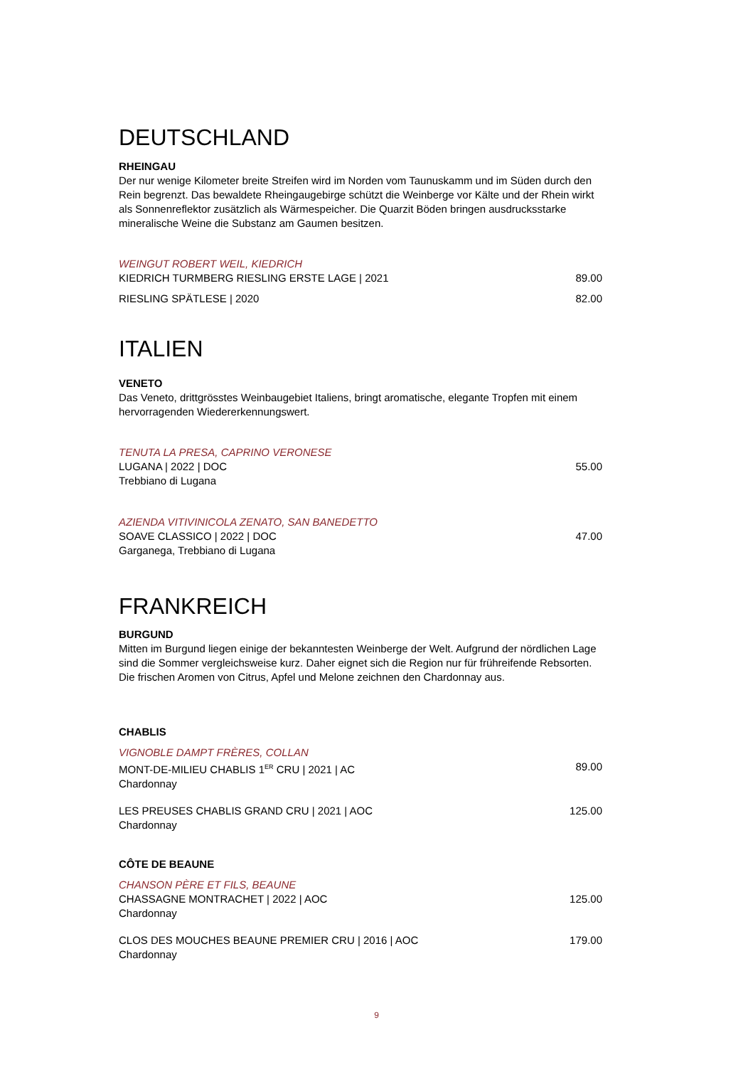DEUTSCHLAND
RHEINGAU
Der nur wenige Kilometer breite Streifen wird im Norden vom Taunuskamm und im Süden durch den Rein begrenzt. Das bewaldete Rheingaugebirge schützt die Weinberge vor Kälte und der Rhein wirkt als Sonnenreflektor zusätzlich als Wärmespeicher. Die Quarzit Böden bringen ausdrucksstarke mineralische Weine die Substanz am Gaumen besitzen.
WEINGUT ROBERT WEIL, KIEDRICH
KIEDRICH TURMBERG RIESLING ERSTE LAGE | 2021 89.00
RIESLING SPÄTLESE | 2020 82.00
ITALIEN
VENETO
Das Veneto, drittgrösstes Weinbaugebiet Italiens, bringt aromatische, elegante Tropfen mit einem hervorragenden Wiedererkennungswert.
TENUTA LA PRESA, CAPRINO VERONESE
LUGANA | 2022 | DOC 55.00
Trebbiano di Lugana
AZIENDA VITIVINICOLA ZENATO, SAN BANEDETTO
SOAVE CLASSICO | 2022 | DOC 47.00
Garganega, Trebbiano di Lugana
FRANKREICH
BURGUND
Mitten im Burgund liegen einige der bekanntesten Weinberge der Welt. Aufgrund der nördlichen Lage sind die Sommer vergleichsweise kurz. Daher eignet sich die Region nur für frühreifende Rebsorten. Die frischen Aromen von Citrus, Apfel und Melone zeichnen den Chardonnay aus.
CHABLIS
VIGNOBLE DAMPT FRÈRES, COLLAN
MONT-DE-MILIEU CHABLIS 1<sup>ER</sup> CRU | 2021 | AC 89.00
Chardonnay
LES PREUSES CHABLIS GRAND CRU | 2021 | AOC 125.00
Chardonnay
CÔTE DE BEAUNE
CHANSON PÈRE ET FILS, BEAUNE
CHASSAGNE MONTRACHET | 2022 | AOC 125.00
Chardonnay
CLOS DES MOUCHES BEAUNE PREMIER CRU | 2016 | AOC 179.00
Chardonnay
9